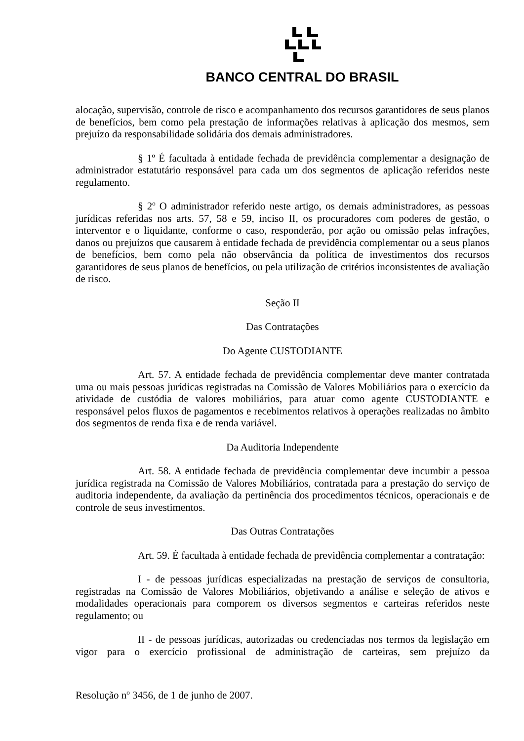BANCO CENTRAL DO BRASIL
alocação, supervisão, controle de risco e acompanhamento dos recursos garantidores de seus planos de benefícios, bem como pela prestação de informações relativas à aplicação dos mesmos, sem prejuízo da responsabilidade solidária dos demais administradores.
§ 1º É facultada à entidade fechada de previdência complementar a designação de administrador estatutário responsável para cada um dos segmentos de aplicação referidos neste regulamento.
§ 2º O administrador referido neste artigo, os demais administradores, as pessoas jurídicas referidas nos arts. 57, 58 e 59, inciso II, os procuradores com poderes de gestão, o interventor e o liquidante, conforme o caso, responderão, por ação ou omissão pelas infrações, danos ou prejuízos que causarem à entidade fechada de previdência complementar ou a seus planos de benefícios, bem como pela não observância da política de investimentos dos recursos garantidores de seus planos de benefícios, ou pela utilização de critérios inconsistentes de avaliação de risco.
Seção II
Das Contratações
Do Agente CUSTODIANTE
Art. 57. A entidade fechada de previdência complementar deve manter contratada uma ou mais pessoas jurídicas registradas na Comissão de Valores Mobiliários para o exercício da atividade de custódia de valores mobiliários, para atuar como agente CUSTODIANTE e responsável pelos fluxos de pagamentos e recebimentos relativos à operações realizadas no âmbito dos segmentos de renda fixa e de renda variável.
Da Auditoria Independente
Art. 58. A entidade fechada de previdência complementar deve incumbir a pessoa jurídica registrada na Comissão de Valores Mobiliários, contratada para a prestação do serviço de auditoria independente, da avaliação da pertinência dos procedimentos técnicos, operacionais e de controle de seus investimentos.
Das Outras Contratações
Art. 59. É facultada à entidade fechada de previdência complementar a contratação:
I - de pessoas jurídicas especializadas na prestação de serviços de consultoria, registradas na Comissão de Valores Mobiliários, objetivando a análise e seleção de ativos e modalidades operacionais para comporem os diversos segmentos e carteiras referidos neste regulamento; ou
II - de pessoas jurídicas, autorizadas ou credenciadas nos termos da legislação em vigor para o exercício profissional de administração de carteiras, sem prejuízo da
Resolução nº 3456, de 1 de junho de 2007.